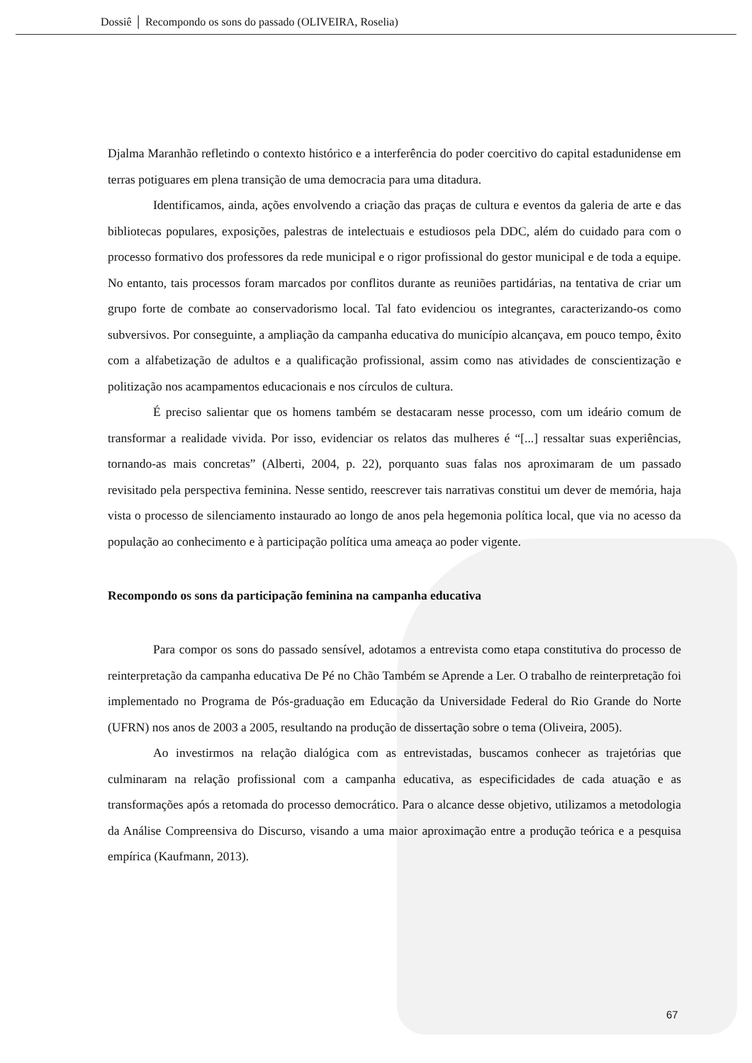Dossiê │ Recompondo os sons do passado (OLIVEIRA, Roselia)
Djalma Maranhão refletindo o contexto histórico e a interferência do poder coercitivo do capital estadunidense em terras potiguares em plena transição de uma democracia para uma ditadura.
Identificamos, ainda, ações envolvendo a criação das praças de cultura e eventos da galeria de arte e das bibliotecas populares, exposições, palestras de intelectuais e estudiosos pela DDC, além do cuidado para com o processo formativo dos professores da rede municipal e o rigor profissional do gestor municipal e de toda a equipe. No entanto, tais processos foram marcados por conflitos durante as reuniões partidárias, na tentativa de criar um grupo forte de combate ao conservadorismo local. Tal fato evidenciou os integrantes, caracterizando-os como subversivos. Por conseguinte, a ampliação da campanha educativa do município alcançava, em pouco tempo, êxito com a alfabetização de adultos e a qualificação profissional, assim como nas atividades de conscientização e politização nos acampamentos educacionais e nos círculos de cultura.
É preciso salientar que os homens também se destacaram nesse processo, com um ideário comum de transformar a realidade vivida. Por isso, evidenciar os relatos das mulheres é “[...] ressaltar suas experiências, tornando-as mais concretas” (Alberti, 2004, p. 22), porquanto suas falas nos aproximaram de um passado revisitado pela perspectiva feminina. Nesse sentido, reescrever tais narrativas constitui um dever de memória, haja vista o processo de silenciamento instaurado ao longo de anos pela hegemonia política local, que via no acesso da população ao conhecimento e à participação política uma ameaça ao poder vigente.
Recompondo os sons da participação feminina na campanha educativa
Para compor os sons do passado sensível, adotamos a entrevista como etapa constitutiva do processo de reinterpretação da campanha educativa De Pé no Chão Também se Aprende a Ler. O trabalho de reinterpretação foi implementado no Programa de Pós-graduação em Educação da Universidade Federal do Rio Grande do Norte (UFRN) nos anos de 2003 a 2005, resultando na produção de dissertação sobre o tema (Oliveira, 2005).
Ao investirmos na relação dialógica com as entrevistadas, buscamos conhecer as trajetórias que culminaram na relação profissional com a campanha educativa, as especificidades de cada atuação e as transformações após a retomada do processo democrático. Para o alcance desse objetivo, utilizamos a metodologia da Análise Compreensiva do Discurso, visando a uma maior aproximação entre a produção teórica e a pesquisa empírica (Kaufmann, 2013).
67